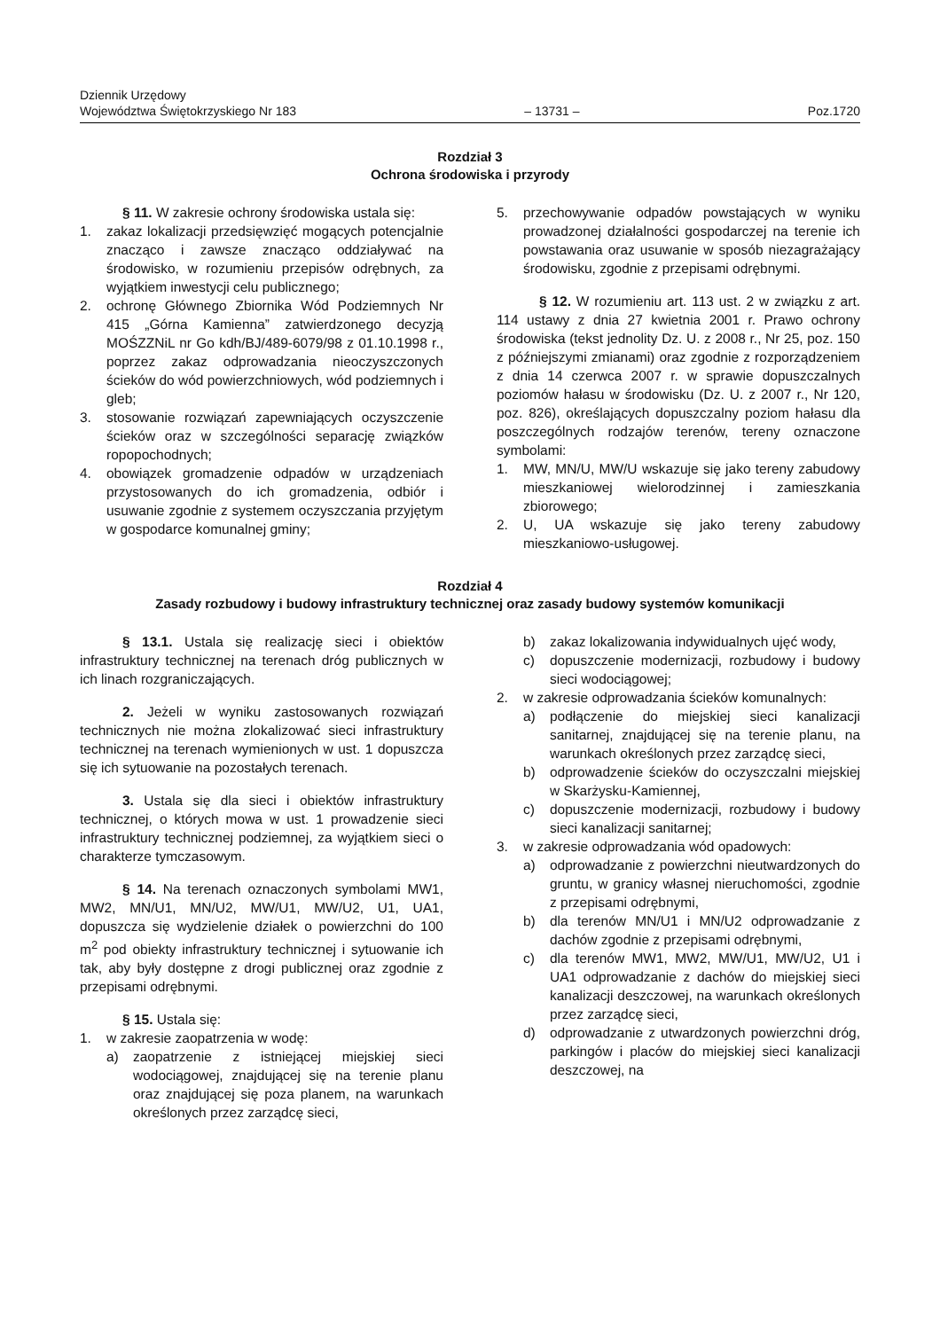Dziennik Urzędowy
Województwa Świętokrzyskiego Nr 183
– 13731 –
Poz.1720
Rozdział 3
Ochrona środowiska i przyrody
§ 11. W zakresie ochrony środowiska ustala się:
1. zakaz lokalizacji przedsięwzięć mogących potencjalnie znacząco i zawsze znacząco oddziaływać na środowisko, w rozumieniu przepisów odrębnych, za wyjątkiem inwestycji celu publicznego;
2. ochronę Głównego Zbiornika Wód Podziemnych Nr 415 „Górna Kamienna” zatwierdzonego decyzją MOŚZZNiL nr Go kdh/BJ/489-6079/98 z 01.10.1998 r., poprzez zakaz odprowadzania nieoczyszczonych ścieków do wód powierzchniowych, wód podziemnych i gleb;
3. stosowanie rozwiązań zapewniających oczyszczenie ścieków oraz w szczególności separację związków ropopochodnych;
4. obowiązek gromadzenie odpadów w urządzeniach przystosowanych do ich gromadzenia, odbiór i usuwanie zgodnie z systemem oczyszczania przyjętym w gospodarce komunalnej gminy;
5. przechowywanie odpadów powstających w wyniku prowadzonej działalności gospodarczej na terenie ich powstawania oraz usuwanie w sposób niezagrażający środowisku, zgodnie z przepisami odrębnymi.
§ 12. W rozumieniu art. 113 ust. 2 w związku z art. 114 ustawy z dnia 27 kwietnia 2001 r. Prawo ochrony środowiska (tekst jednolity Dz. U. z 2008 r., Nr 25, poz. 150 z późniejszymi zmianami) oraz zgodnie z rozporządzeniem z dnia 14 czerwca 2007 r. w sprawie dopuszczalnych poziomów hałasu w środowisku (Dz. U. z 2007 r., Nr 120, poz. 826), określających dopuszczalny poziom hałasu dla poszczególnych rodzajów terenów, tereny oznaczone symbolami:
1. MW, MN/U, MW/U wskazuje się jako tereny zabudowy mieszkaniowej wielorodzinnej i zamieszkania zbiorowego;
2. U, UA wskazuje się jako tereny zabudowy mieszkaniowo-usługowej.
Rozdział 4
Zasady rozbudowy i budowy infrastruktury technicznej oraz zasady budowy systemów komunikacji
§ 13.1. Ustala się realizację sieci i obiektów infrastruktury technicznej na terenach dróg publicznych w ich linach rozgraniczających.
2. Jeżeli w wyniku zastosowanych rozwiązań technicznych nie można zlokalizować sieci infrastruktury technicznej na terenach wymienionych w ust. 1 dopuszcza się ich sytuowanie na pozostałych terenach.
3. Ustala się dla sieci i obiektów infrastruktury technicznej, o których mowa w ust. 1 prowadzenie sieci infrastruktury technicznej podziemnej, za wyjątkiem sieci o charakterze tymczasowym.
§ 14. Na terenach oznaczonych symbolami MW1, MW2, MN/U1, MN/U2, MW/U1, MW/U2, U1, UA1, dopuszcza się wydzielenie działek o powierzchni do 100 m<sup>2</sup> pod obiekty infrastruktury technicznej i sytuowanie ich tak, aby były dostępne z drogi publicznej oraz zgodnie z przepisami odrębnymi.
§ 15. Ustala się:
1. w zakresie zaopatrzenia w wodę:
a) zaopatrzenie z istniejącej miejskiej sieci wodociągowej, znajdującej się na terenie planu oraz znajdującej się poza planem, na warunkach określonych przez zarządcę sieci,
b) zakaz lokalizowania indywidualnych ujęć wody,
c) dopuszczenie modernizacji, rozbudowy i budowy sieci wodociągowej;
2. w zakresie odprowadzania ścieków komunalnych:
a) podłączenie do miejskiej sieci kanalizacji sanitarnej, znajdującej się na terenie planu, na warunkach określonych przez zarządcę sieci,
b) odprowadzenie ścieków do oczyszczalni miejskiej w Skarżysku-Kamiennej,
c) dopuszczenie modernizacji, rozbudowy i budowy sieci kanalizacji sanitarnej;
3. w zakresie odprowadzania wód opadowych:
a) odprowadzanie z powierzchni nieutwardzonych do gruntu, w granicy własnej nieruchomości, zgodnie z przepisami odrębnymi,
b) dla terenów MN/U1 i MN/U2 odprowadzanie z dachów zgodnie z przepisami odrębnymi,
c) dla terenów MW1, MW2, MW/U1, MW/U2, U1 i UA1 odprowadzanie z dachów do miejskiej sieci kanalizacji deszczowej, na warunkach określonych przez zarządcę sieci,
d) odprowadzanie z utwardzonych powierzchni dróg, parkingów i placów do miejskiej sieci kanalizacji deszczowej, na